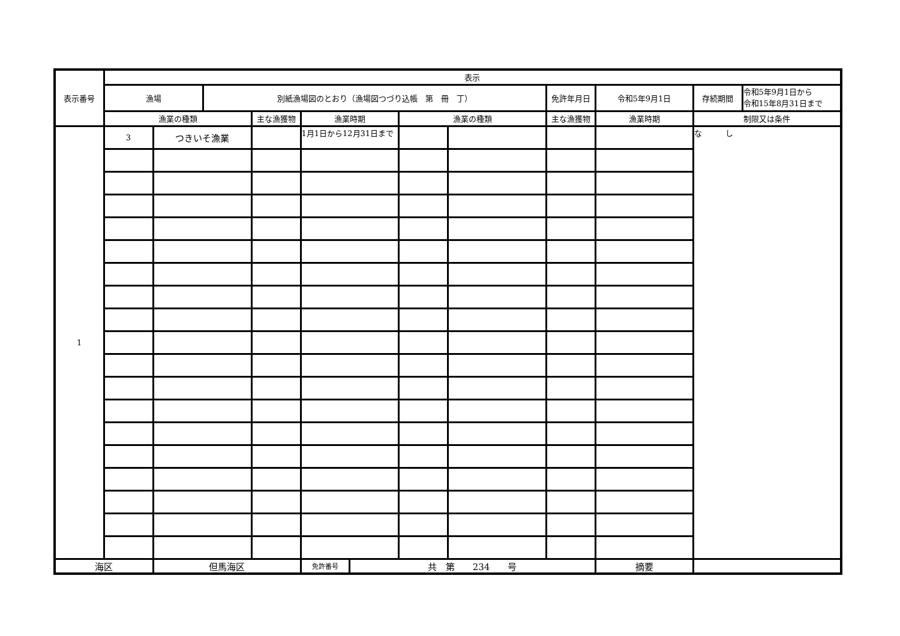| 表示番号 | 表示 | | | | | | | | | | | |
| | 漁場 | | 別紙漁場図のとおり（漁場図つづり込帳 第 冊 丁） | | | | | | 免許年月日 | 令和5年9月1日 | 存続期間 | 令和5年9月1日から 令和15年8月31日まで |
| | 漁業の種類 | | | 主な漁獲物 | 漁業時期 | | 漁業の種類 | | 主な漁獲物 | 漁業時期 | 制限又は条件 | |
| 1 | 3 | つきいそ漁業 | | | 1月1日から12月31日まで | | | | | | な し | |
| 海区 | | 但馬海区 | | | 免許番号 | 共 第 234 号 | | | | 摘要 | | |